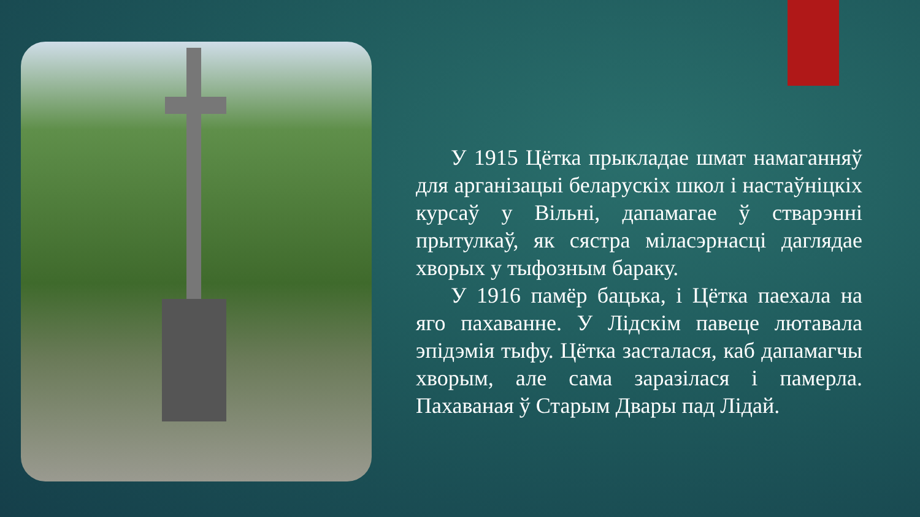У 1915 Цётка прыкладае шмат намаганняў для арганізацыі беларускіх школ і настаўніцкіх курсаў у Вільні, дапамагае ў стварэнні прытулкаў, як сястра міласэрнасці даглядае хворых у тыфозным бараку.
У 1916 памёр бацька, і Цётка паехала на яго пахаванне. У Лідскім павеце лютавала эпідэмія тыфу. Цётка засталася, каб дапамагчы хворым, але сама заразілася і памерла. Пахаваная ў Старым Двары пад Лідай.